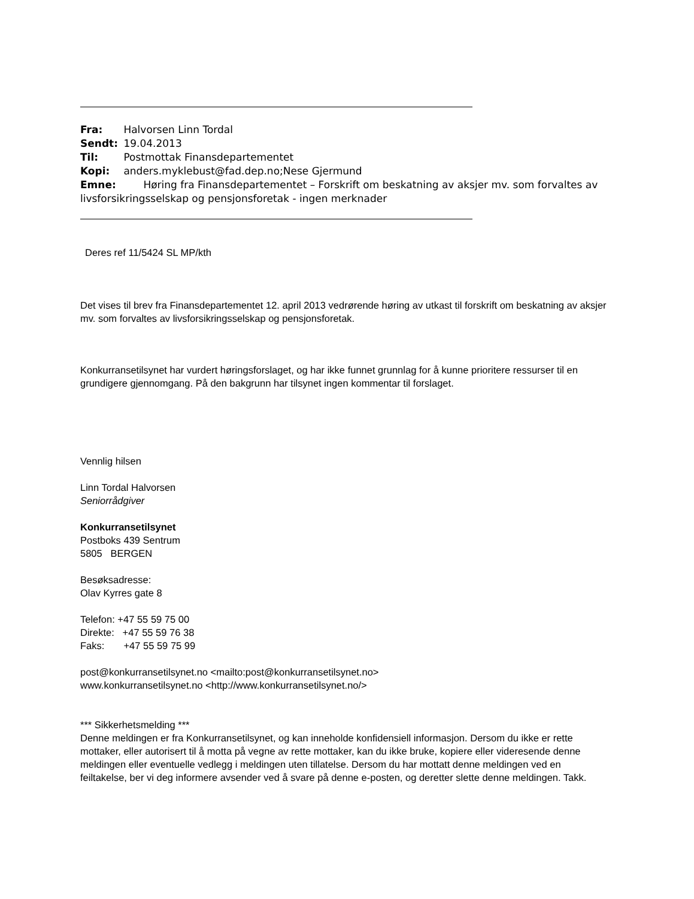Fra: Halvorsen Linn Tordal
Sendt: 19.04.2013
Til: Postmottak Finansdepartementet
Kopi: anders.myklebust@fad.dep.no;Nese Gjermund
Emne: Høring fra Finansdepartementet – Forskrift om beskatning av aksjer mv. som forvaltes av livsforsikringsselskap og pensjonsforetak - ingen merknader
Deres ref 11/5424 SL MP/kth
Det vises til brev fra Finansdepartementet 12. april 2013 vedrørende høring av utkast til forskrift om beskatning av aksjer mv. som forvaltes av livsforsikringsselskap og pensjonsforetak.
Konkurransetilsynet har vurdert høringsforslaget, og har ikke funnet grunnlag for å kunne prioritere ressurser til en grundigere gjennomgang. På den bakgrunn har tilsynet ingen kommentar til forslaget.
Vennlig hilsen
Linn Tordal Halvorsen
Seniorrådgiver
Konkurransetilsynet
Postboks 439 Sentrum
5805 BERGEN
Besøksadresse:
Olav Kyrres gate 8
Telefon: +47 55 59 75 00
Direkte: +47 55 59 76 38
Faks: +47 55 59 75 99
post@konkurransetilsynet.no <mailto:post@konkurransetilsynet.no>
www.konkurransetilsynet.no <http://www.konkurransetilsynet.no/>
*** Sikkerhetsmelding ***
Denne meldingen er fra Konkurransetilsynet, og kan inneholde konfidensiell informasjon. Dersom du ikke er rette mottaker, eller autorisert til å motta på vegne av rette mottaker, kan du ikke bruke, kopiere eller videresende denne meldingen eller eventuelle vedlegg i meldingen uten tillatelse. Dersom du har mottatt denne meldingen ved en feiltakelse, ber vi deg informere avsender ved å svare på denne e-posten, og deretter slette denne meldingen. Takk.